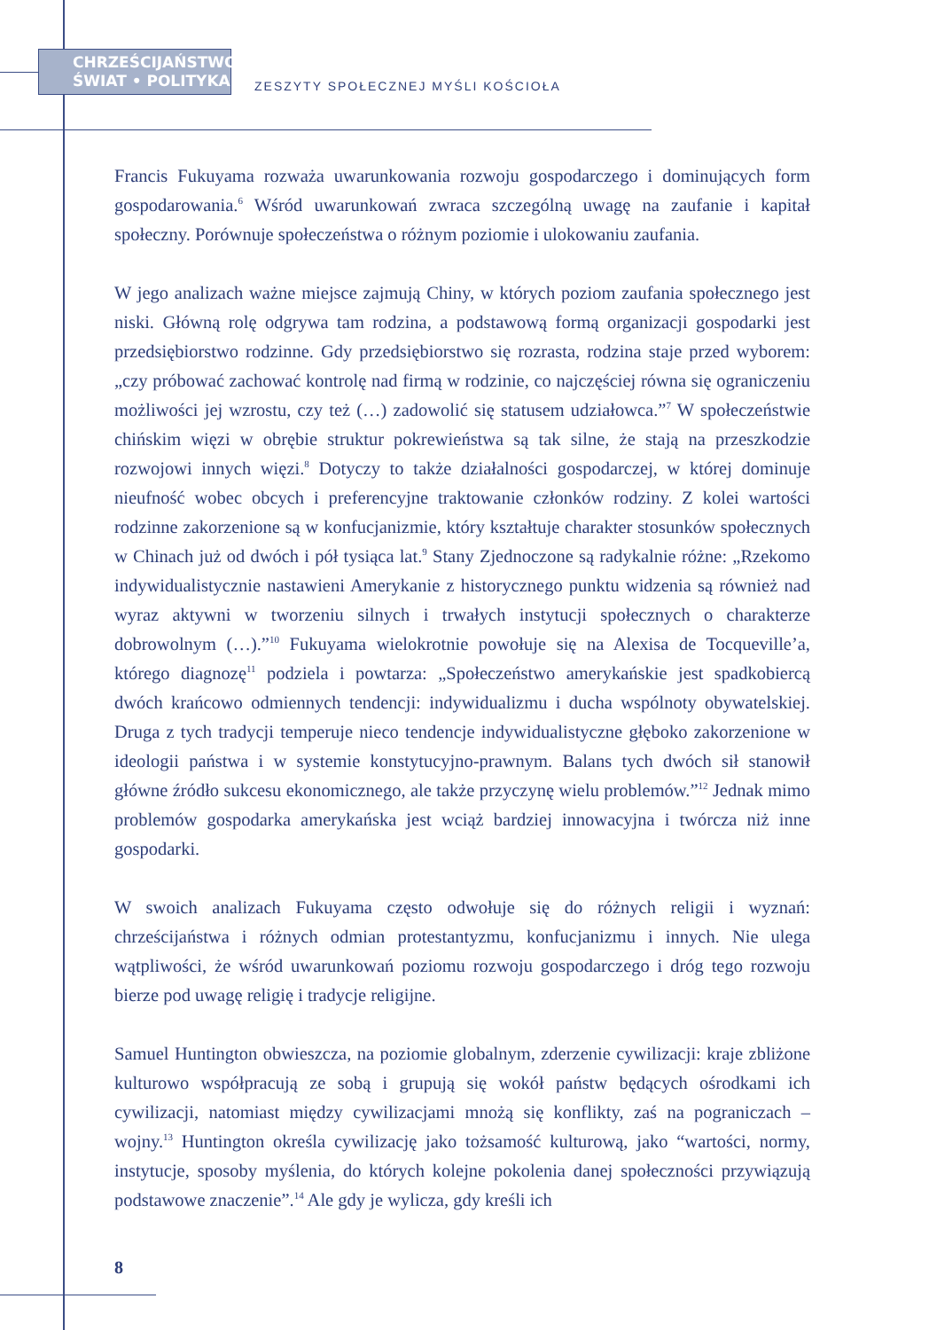CHRZEŚCIJAŃSTWO
ŚWIAT • POLITYKA
ZESZYTY SPOŁECZNEJ MYŚLI KOŚCIOŁA
Francis Fukuyama rozważa uwarunkowania rozwoju gospodarczego i dominujących form gospodarowania.<sup>6</sup> Wśród uwarunkowań zwraca szczególną uwagę na zaufanie i kapitał społeczny. Porównuje społeczeństwa o różnym poziomie i ulokowaniu zaufania.
W jego analizach ważne miejsce zajmują Chiny, w których poziom zaufania społecznego jest niski. Główną rolę odgrywa tam rodzina, a podstawową formą organizacji gospodarki jest przedsiębiorstwo rodzinne. Gdy przedsiębiorstwo się rozrasta, rodzina staje przed wyborem: „czy próbować zachować kontrolę nad firmą w rodzinie, co najczęściej równa się ograniczeniu możliwości jej wzrostu, czy też (…) zadowolić się statusem udziałowca.”<sup>7</sup> W społeczeństwie chińskim więzi w obrębie struktur pokrewieństwa są tak silne, że stają na przeszkodzie rozwojowi innych więzi.<sup>8</sup> Dotyczy to także działalności gospodarczej, w której dominuje nieufność wobec obcych i preferencyjne traktowanie członków rodziny. Z kolei wartości rodzinne zakorzenione są w konfucjanizmie, który kształtuje charakter stosunków społecznych w Chinach już od dwóch i pół tysiąca lat.<sup>9</sup> Stany Zjednoczone są radykalnie różne: „Rzekomo indywidualistycznie nastawieni Amerykanie z historycznego punktu widzenia są również nad wyraz aktywni w tworzeniu silnych i trwałych instytucji społecznych o charakterze dobrowolnym (…).”<sup>10</sup> Fukuyama wielokrotnie powołuje się na Alexisa de Tocqueville’a, którego diagnozę<sup>11</sup> podziela i powtarza: „Społeczeństwo amerykańskie jest spadkobiercą dwóch krańcowo odmiennych tendencji: indywidualizmu i ducha wspólnoty obywatelskiej. Druga z tych tradycji temperuje nieco tendencje indywidualistyczne głęboko zakorzenione w ideologii państwa i w systemie konstytucyjno-prawnym. Balans tych dwóch sił stanowił główne źródło sukcesu ekonomicznego, ale także przyczynę wielu problemów.”<sup>12</sup> Jednak mimo problemów gospodarka amerykańska jest wciąż bardziej innowacyjna i twórcza niż inne gospodarki.
W swoich analizach Fukuyama często odwołuje się do różnych religii i wyznań: chrześcijaństwa i różnych odmian protestantyzmu, konfucjanizmu i innych. Nie ulega wątpliwości, że wśród uwarunkowań poziomu rozwoju gospodarczego i dróg tego rozwoju bierze pod uwagę religię i tradycje religijne.
Samuel Huntington obwieszcza, na poziomie globalnym, zderzenie cywilizacji: kraje zbliżone kulturowo współpracują ze sobą i grupują się wokół państw będących ośrodkami ich cywilizacji, natomiast między cywilizacjami mnożą się konflikty, zaś na pograniczach – wojny.<sup>13</sup> Huntington określa cywilizację jako tożsamość kulturową, jako “wartości, normy, instytucje, sposoby myślenia, do których kolejne pokolenia danej społeczności przywiązują podstawowe znaczenie”.<sup>14</sup> Ale gdy je wylicza, gdy kreśli ich
8